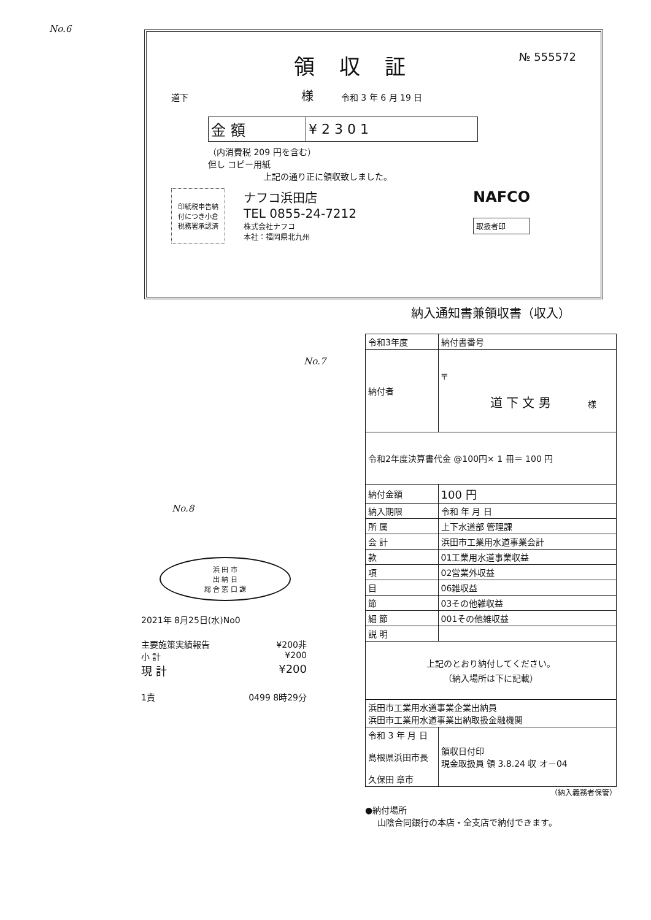No.6
領収証 № 555572
道下 様 令和 3 年 6 月 19 日
| 金 額 | ¥ 2 3 0 1 |
（内消費税 209 円を含む）
但し コピー用紙
上記の通り正に領収致しました。
印紙税申告納
付につき小倉
税務署承認済
ナフコ浜田店
TEL 0855-24-7212
株式会社ナフコ
本社：福岡県北九州
NAFCO
取扱者印
No.7
No.8
浜 田 市
出 納 日
総 合 窓 口 課
2021年 8月25日(水)No0
主要施策実績報告 ¥200非
小 計 ¥200
現 計 ¥200
1責 0499 8時29分
納入通知書兼領収書（収入）
| 令和3年度 | 納付書番号 | |
| 納付者 | 〒 道 下 文 男 様 | |
| 令和2年度決算書代金 @100円× 1 冊＝ 100 円 | | |
| 納付金額 | 100 円 | |
| 納入期限 | 令和 年 月 日 | |
| 所 属 | 上下水道部 管理課 | |
| 会 計 | 浜田市工業用水道事業会計 | |
| 款 | 01工業用水道事業収益 | |
| 項 | 02営業外収益 | |
| 目 | 06雑収益 | |
| 節 | 03その他雑収益 | |
| 細 節 | 001その他雑収益 | |
| 説 明 | | |
| 上記のとおり納付してください。 （納入場所は下に記載） | | |
| 浜田市工業用水道事業企業出納員 浜田市工業用水道事業出納取扱金融機関 | | |
| 令和 3 年 月 日 島根県浜田市長 久保田 章市 | | 領収日付印 現金取扱員 領 3.8.24 収 オ－04 |
（納入義務者保管）
●納付場所
山陰合同銀行の本店・全支店で納付できます。